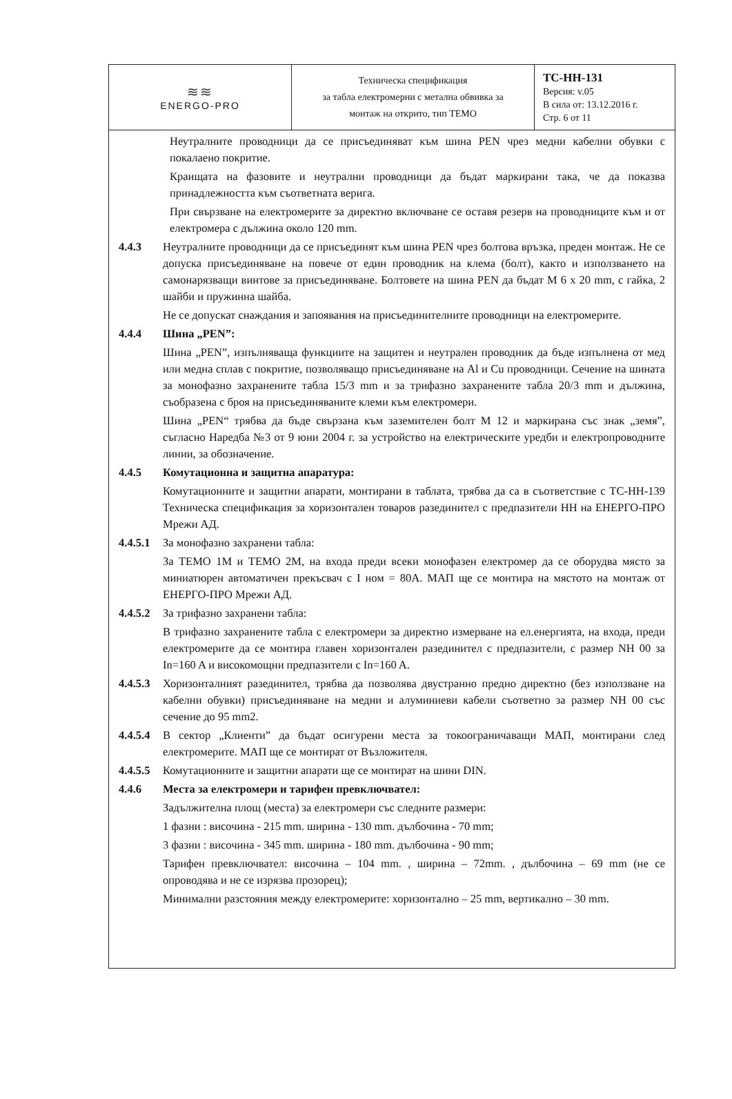| ≋≋ ENERGO-PRO | Техническа спецификация за табла електромерни с метална обвивка за монтаж на открито, тип ТЕМО | ТС-НН-131 Версия: v.05 В сила от: 13.12.2016 г. Стр. 6 от 11 |
Неутралните проводници да се присъединяват към шина PEN чрез медни кабелни обувки с покалаено покритие.
Краищата на фазовите и неутрални проводници да бъдат маркирани така, че да показва принадлежността към съответната верига.
При свързване на електромерите за директно включване се оставя резерв на проводниците към и от електромера с дължина около 120 mm.
4.4.3 Неутралните проводници да се присъединят към шина PEN чрез болтова връзка, преден монтаж. Не се допуска присъединяване на повече от един проводник на клема (болт), както и използването на самонарязващи винтове за присъединяване. Болтовете на шина PEN да бъдат M 6 x 20 mm, с гайка, 2 шайби и пружинна шайба.
Не се допускат снаждания и запоявания на присъединителните проводници на електромерите.
4.4.4 Шина „PEN”:
Шина „PEN”, изпълняваща функциите на защитен и неутрален проводник да бъде изпълнена от мед или медна сплав с покритие, позволяващо присъединяване на Al и Cu проводници. Сечение на шината за монофазно захранените табла 15/3 mm и за трифазно захранените табла 20/3 mm и дължина, съобразена с броя на присъединяваните клеми към електромери.
Шина „PEN“ трябва да бъде свързана към заземителен болт M 12 и маркирана със знак „земя”, съгласно Наредба №3 от 9 юни 2004 г. за устройство на електрическите уредби и електропроводните линии, за обозначение.
4.4.5 Комутационна и защитна апаратура:
Комутационните и защитни апарати, монтирани в таблата, трябва да са в съответствие с ТС-НН-139 Техническа спецификация за хоризонтален товаров разединител с предпазители НН на ЕНЕРГО-ПРО Мрежи АД.
4.4.5.1
За монофазно захранени табла:
За ТЕМО 1М и ТЕМО 2М, на входа преди всеки монофазен електромер да се оборудва място за миниатюрен автоматичен прекъсвач с I ном = 80А. МАП ще се монтира на мястото на монтаж от ЕНЕРГО-ПРО Мрежи АД.
4.4.5.2
За трифазно захранени табла:
В трифазно захранените табла с електромери за директно измерване на ел.енергията, на входа, преди електромерите да се монтира главен хоризонтален разединител с предпазители, с размер NH 00 за In=160 A и високомощни предпазители с In=160 A.
4.4.5.3
Хоризонталният разединител, трябва да позволява двустранно предно директно (без използване на кабелни обувки) присъединяване на медни и алуминиеви кабели съответно за размер NH 00 със сечение до 95 mm2.
4.4.5.4
В сектор „Клиенти” да бъдат осигурени места за токоограничаващи МАП, монтирани след електромерите. МАП ще се монтират от Възложителя.
4.4.5.5
Комутационните и защитни апарати ще се монтират на шини DIN.
4.4.6 Места за електромери и тарифен превключвател:
Задължителна площ (места) за електромери със следните размери:
1 фазни : височина - 215 mm. ширина - 130 mm. дълбочина - 70 mm;
3 фазни : височина - 345 mm. ширина - 180 mm. дълбочина - 90 mm;
Тарифен превключвател: височина – 104 mm. , ширина – 72mm. , дълбочина – 69 mm (не се опроводява и не се изрязва прозорец);
Минимални разстояния между електромерите: хоризонтално – 25 mm, вертикално – 30 mm.